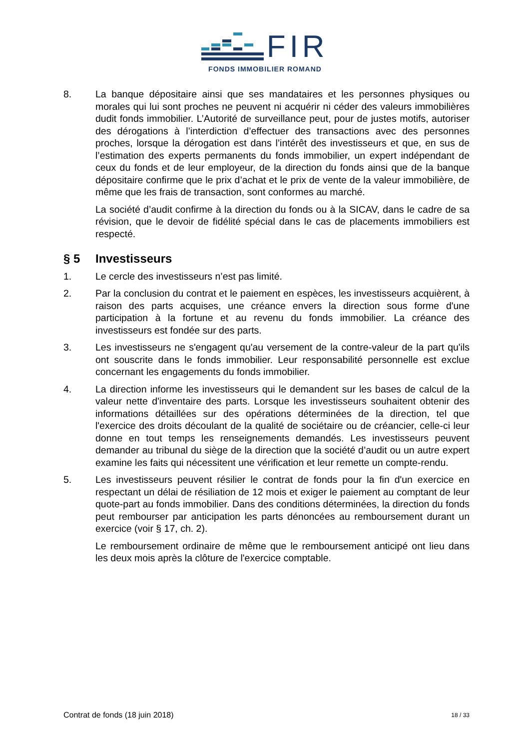FIR
FONDS IMMOBILIER ROMAND
8. La banque dépositaire ainsi que ses mandataires et les personnes physiques ou morales qui lui sont proches ne peuvent ni acquérir ni céder des valeurs immobilières dudit fonds immobilier. L’Autorité de surveillance peut, pour de justes motifs, autoriser des dérogations à l’interdiction d’effectuer des transactions avec des personnes proches, lorsque la dérogation est dans l’intérêt des investisseurs et que, en sus de l’estimation des experts permanents du fonds immobilier, un expert indépendant de ceux du fonds et de leur employeur, de la direction du fonds ainsi que de la banque dépositaire confirme que le prix d’achat et le prix de vente de la valeur immobilière, de même que les frais de transaction, sont conformes au marché.
La société d’audit confirme à la direction du fonds ou à la SICAV, dans le cadre de sa révision, que le devoir de fidélité spécial dans le cas de placements immobiliers est respecté.
§ 5 Investisseurs
1. Le cercle des investisseurs n’est pas limité.
2. Par la conclusion du contrat et le paiement en espèces, les investisseurs acquièrent, à raison des parts acquises, une créance envers la direction sous forme d'une participation à la fortune et au revenu du fonds immobilier. La créance des investisseurs est fondée sur des parts.
3. Les investisseurs ne s'engagent qu'au versement de la contre-valeur de la part qu'ils ont souscrite dans le fonds immobilier. Leur responsabilité personnelle est exclue concernant les engagements du fonds immobilier.
4. La direction informe les investisseurs qui le demandent sur les bases de calcul de la valeur nette d'inventaire des parts. Lorsque les investisseurs souhaitent obtenir des informations détaillées sur des opérations déterminées de la direction, tel que l'exercice des droits découlant de la qualité de sociétaire ou de créancier, celle-ci leur donne en tout temps les renseignements demandés. Les investisseurs peuvent demander au tribunal du siège de la direction que la société d’audit ou un autre expert examine les faits qui nécessitent une vérification et leur remette un compte-rendu.
5. Les investisseurs peuvent résilier le contrat de fonds pour la fin d'un exercice en respectant un délai de résiliation de 12 mois et exiger le paiement au comptant de leur quote-part au fonds immobilier. Dans des conditions déterminées, la direction du fonds peut rembourser par anticipation les parts dénoncées au remboursement durant un exercice (voir § 17, ch. 2).
Le remboursement ordinaire de même que le remboursement anticipé ont lieu dans les deux mois après la clôture de l'exercice comptable.
Contrat de fonds (18 juin 2018) 18 / 33